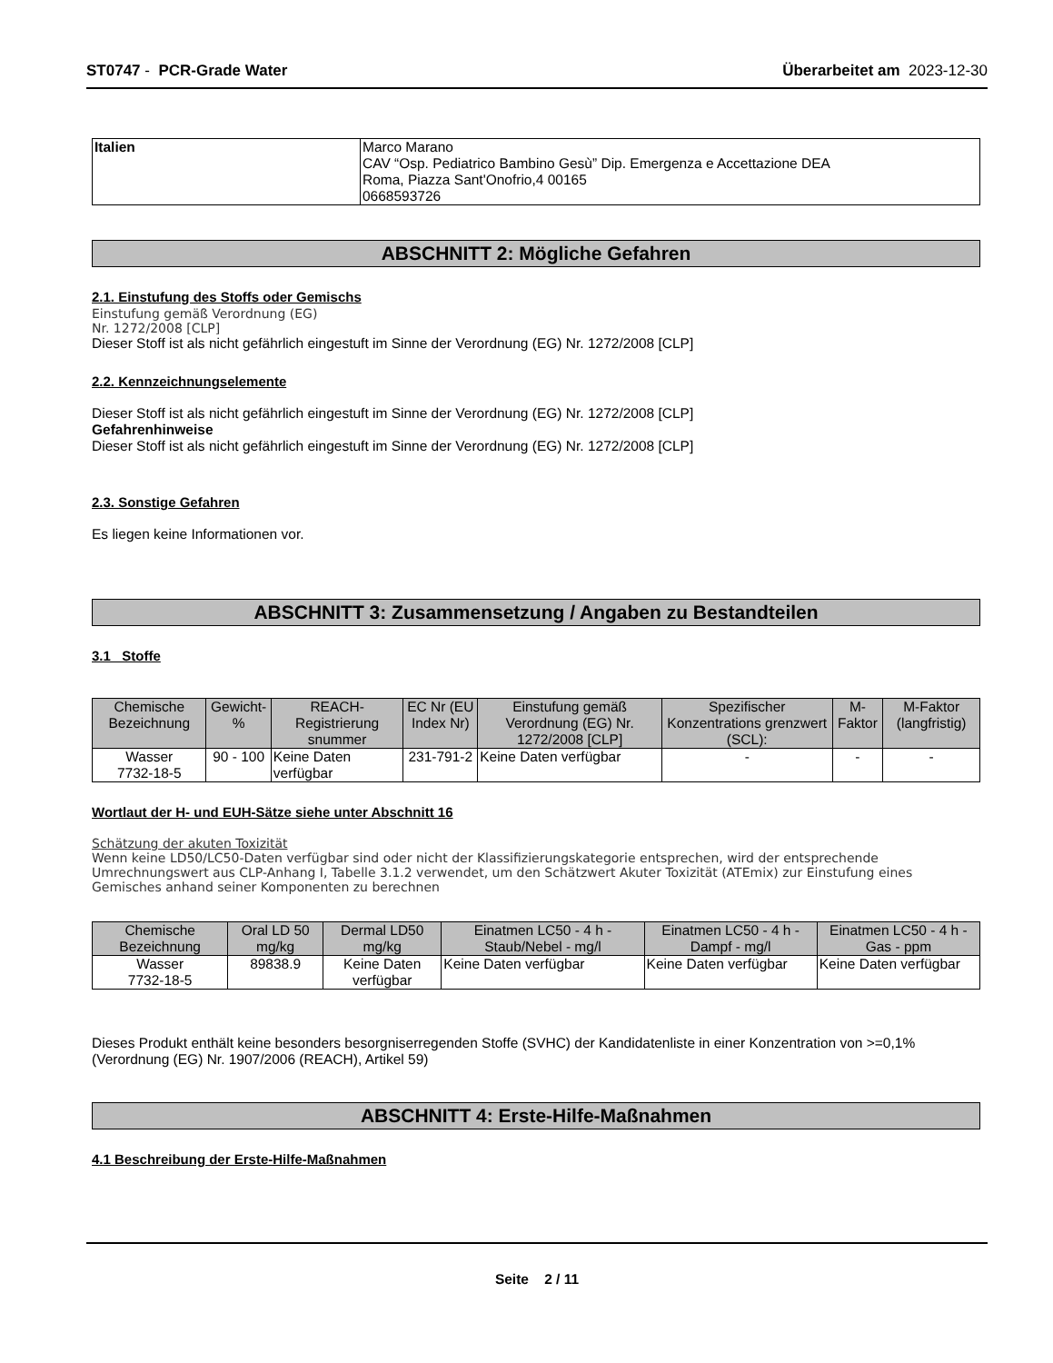ST0747 - PCR-Grade Water Überarbeitet am 2023-12-30
| Italien | Marco Marano CAV “Osp. Pediatrico Bambino Gesù” Dip. Emergenza e Accettazione DEA Roma, Piazza Sant'Onofrio,4 00165 0668593726 |
ABSCHNITT 2: Mögliche Gefahren
2.1. Einstufung des Stoffs oder Gemischs
Einstufung gemäß Verordnung (EG)
Nr. 1272/2008 [CLP]
Dieser Stoff ist als nicht gefährlich eingestuft im Sinne der Verordnung (EG) Nr. 1272/2008 [CLP]
2.2. Kennzeichnungselemente
Dieser Stoff ist als nicht gefährlich eingestuft im Sinne der Verordnung (EG) Nr. 1272/2008 [CLP]
Gefahrenhinweise
Dieser Stoff ist als nicht gefährlich eingestuft im Sinne der Verordnung (EG) Nr. 1272/2008 [CLP]
2.3. Sonstige Gefahren
Es liegen keine Informationen vor.
ABSCHNITT 3: Zusammensetzung / Angaben zu Bestandteilen
3.1 Stoffe
| Chemische Bezeichnung | Gewicht-% | REACH-Registrierung snummer | EC Nr (EU Index Nr) | Einstufung gemäß Verordnung (EG) Nr. 1272/2008 [CLP] | Spezifischer Konzentrations grenzwert (SCL): | M-Faktor | M-Faktor (langfristig) |
| --- | --- | --- | --- | --- | --- | --- | --- |
| Wasser 7732-18-5 | 90 - 100 | Keine Daten verfügbar | 231-791-2 | Keine Daten verfügbar | - | - | - |
Wortlaut der H- und EUH-Sätze siehe unter Abschnitt 16
Schätzung der akuten Toxizität
Wenn keine LD50/LC50-Daten verfügbar sind oder nicht der Klassifizierungskategorie entsprechen, wird der entsprechende Umrechnungswert aus CLP-Anhang I, Tabelle 3.1.2 verwendet, um den Schätzwert Akuter Toxizität (ATEmix) zur Einstufung eines Gemisches anhand seiner Komponenten zu berechnen
| Chemische Bezeichnung | Oral LD 50 mg/kg | Dermal LD50 mg/kg | Einatmen LC50 - 4 h - Staub/Nebel - mg/l | Einatmen LC50 - 4 h - Dampf - mg/l | Einatmen LC50 - 4 h - Gas - ppm |
| --- | --- | --- | --- | --- | --- |
| Wasser 7732-18-5 | 89838.9 | Keine Daten verfügbar | Keine Daten verfügbar | Keine Daten verfügbar | Keine Daten verfügbar |
Dieses Produkt enthält keine besonders besorgniserregenden Stoffe (SVHC) der Kandidatenliste in einer Konzentration von >=0,1% (Verordnung (EG) Nr. 1907/2006 (REACH), Artikel 59)
ABSCHNITT 4: Erste-Hilfe-Maßnahmen
4.1 Beschreibung der Erste-Hilfe-Maßnahmen
Seite 2 / 11